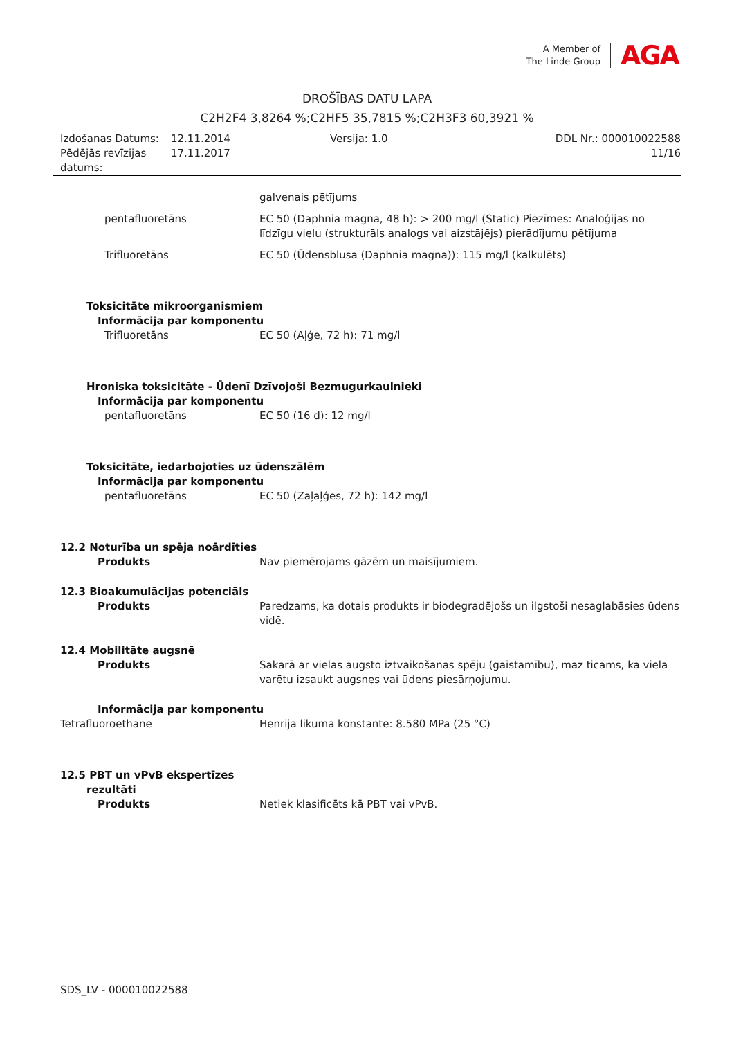A Member of
The Linde Group
AGA
DROŠĪBAS DATU LAPA
C2H2F4 3,8264 %;C2HF5 35,7815 %;C2H3F3 60,3921 %
Izdošanas Datums:
12.11.2014
Versija: 1.0
DDL Nr.: 000010022588
Pēdējās revīzijas datums:
17.11.2017
11/16
galvenais pētījums
pentafluoretāns EC 50 (Daphnia magna, 48 h): > 200 mg/l (Static) Piezīmes: Analoģijas no līdzīgu vielu (strukturāls analogs vai aizstājējs) pierādījumu pētījuma
Trifluoretāns EC 50 (Ūdensblusa (Daphnia magna)): 115 mg/l (kalkulēts)
Toksicitāte mikroorganismiem
Informācija par komponentu
Trifluoretāns EC 50 (Aļģe, 72 h): 71 mg/l
Hroniska toksicitāte - Ūdenī Dzīvojoši Bezmugurkaulnieki
Informācija par komponentu
pentafluoretāns EC 50 (16 d): 12 mg/l
Toksicitāte, iedarbojoties uz ūdenszālēm
Informācija par komponentu
pentafluoretāns EC 50 (Zaļaļģes, 72 h): 142 mg/l
12.2 Noturība un spēja noārdīties
Produkts Nav piemērojams gāzēm un maisījumiem.
12.3 Bioakumulācijas potenciāls
Produkts Paredzams, ka dotais produkts ir biodegradējošs un ilgstoši nesaglabāsies ūdens vidē.
12.4 Mobilitāte augsnē
Produkts Sakarā ar vielas augsto iztvaikošanas spēju (gaistamību), maz ticams, ka viela varētu izsaukt augsnes vai ūdens piesārņojumu.
Informācija par komponentu
Tetrafluoroethane Henrija likuma konstante: 8.580 MPa (25 °C)
12.5 PBT un vPvB ekspertīzes
rezultāti
Produkts Netiek klasificēts kā PBT vai vPvB.
SDS_LV - 000010022588